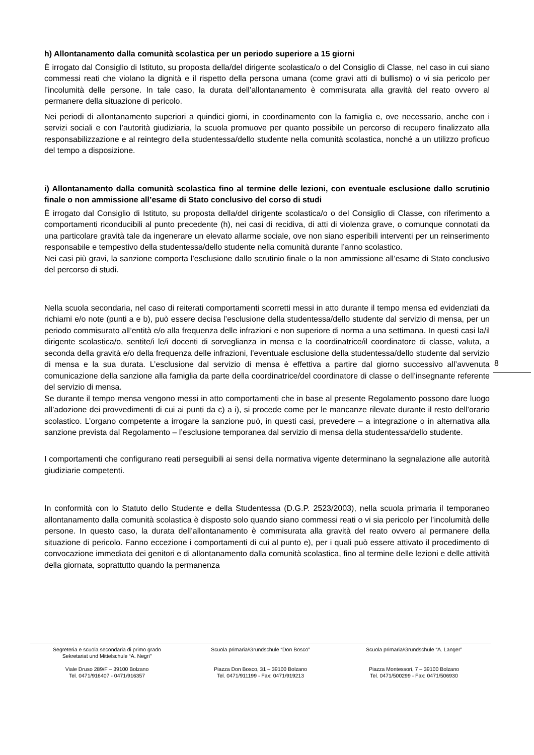h) Allontanamento dalla comunità scolastica per un periodo superiore a 15 giorni
È irrogato dal Consiglio di Istituto, su proposta della/del dirigente scolastica/o o del Consiglio di Classe, nel caso in cui siano commessi reati che violano la dignità e il rispetto della persona umana (come gravi atti di bullismo) o vi sia pericolo per l’incolumità delle persone. In tale caso, la durata dell’allontanamento è commisurata alla gravità del reato ovvero al permanere della situazione di pericolo.
Nei periodi di allontanamento superiori a quindici giorni, in coordinamento con la famiglia e, ove necessario, anche con i servizi sociali e con l’autorità giudiziaria, la scuola promuove per quanto possibile un percorso di recupero finalizzato alla responsabilizzazione e al reintegro della studentessa/dello studente nella comunità scolastica, nonché a un utilizzo proficuo del tempo a disposizione.
i) Allontanamento dalla comunità scolastica fino al termine delle lezioni, con eventuale esclusione dallo scrutinio finale o non ammissione all’esame di Stato conclusivo del corso di studi
È irrogato dal Consiglio di Istituto, su proposta della/del dirigente scolastica/o o del Consiglio di Classe, con riferimento a comportamenti riconducibili al punto precedente (h), nei casi di recidiva, di atti di violenza grave, o comunque connotati da una particolare gravità tale da ingenerare un elevato allarme sociale, ove non siano esperibili interventi per un reinserimento responsabile e tempestivo della studentessa/dello studente nella comunità durante l’anno scolastico.
Nei casi più gravi, la sanzione comporta l’esclusione dallo scrutinio finale o la non ammissione all’esame di Stato conclusivo del percorso di studi.
Nella scuola secondaria, nel caso di reiterati comportamenti scorretti messi in atto durante il tempo mensa ed evidenziati da richiami e/o note (punti a e b), può essere decisa l’esclusione della studentessa/dello studente dal servizio di mensa, per un periodo commisurato all’entità e/o alla frequenza delle infrazioni e non superiore di norma a una settimana. In questi casi la/il dirigente scolastica/o, sentite/i le/i docenti di sorveglianza in mensa e la coordinatrice/il coordinatore di classe, valuta, a seconda della gravità e/o della frequenza delle infrazioni, l’eventuale esclusione della studentessa/dello studente dal servizio di mensa e la sua durata. L’esclusione dal servizio di mensa è effettiva a partire dal giorno successivo all’avvenuta comunicazione della sanzione alla famiglia da parte della coordinatrice/del coordinatore di classe o dell’insegnante referente del servizio di mensa.
Se durante il tempo mensa vengono messi in atto comportamenti che in base al presente Regolamento possono dare luogo all’adozione dei provvedimenti di cui ai punti da c) a i), si procede come per le mancanze rilevate durante il resto dell’orario scolastico. L’organo competente a irrogare la sanzione può, in questi casi, prevedere – a integrazione o in alternativa alla sanzione prevista dal Regolamento – l’esclusione temporanea dal servizio di mensa della studentessa/dello studente.
I comportamenti che configurano reati perseguibili ai sensi della normativa vigente determinano la segnalazione alle autorità giudiziarie competenti.
In conformità con lo Statuto dello Studente e della Studentessa (D.G.P. 2523/2003), nella scuola primaria il temporaneo allontanamento dalla comunità scolastica è disposto solo quando siano commessi reati o vi sia pericolo per l’incolumità delle persone. In questo caso, la durata dell’allontanamento è commisurata alla gravità del reato ovvero al permanere della situazione di pericolo. Fanno eccezione i comportamenti di cui al punto e), per i quali può essere attivato il procedimento di convocazione immediata dei genitori e di allontanamento dalla comunità scolastica, fino al termine delle lezioni e delle attività della giornata, soprattutto quando la permanenza
8
Segreteria e scuola secondaria di primo grado
Sekretariat und Mittelschule “A. Negri”
Viale Druso 289/F – 39100 Bolzano
Tel. 0471/916407 - 0471/916357
Scuola primaria/Grundschule “Don Bosco”
Piazza Don Bosco, 31 – 39100 Bolzano
Tel. 0471/911199 - Fax: 0471/919213
Scuola primaria/Grundschule “A. Langer”
Piazza Montessori, 7 – 39100 Bolzano
Tel. 0471/500299 - Fax: 0471/506930